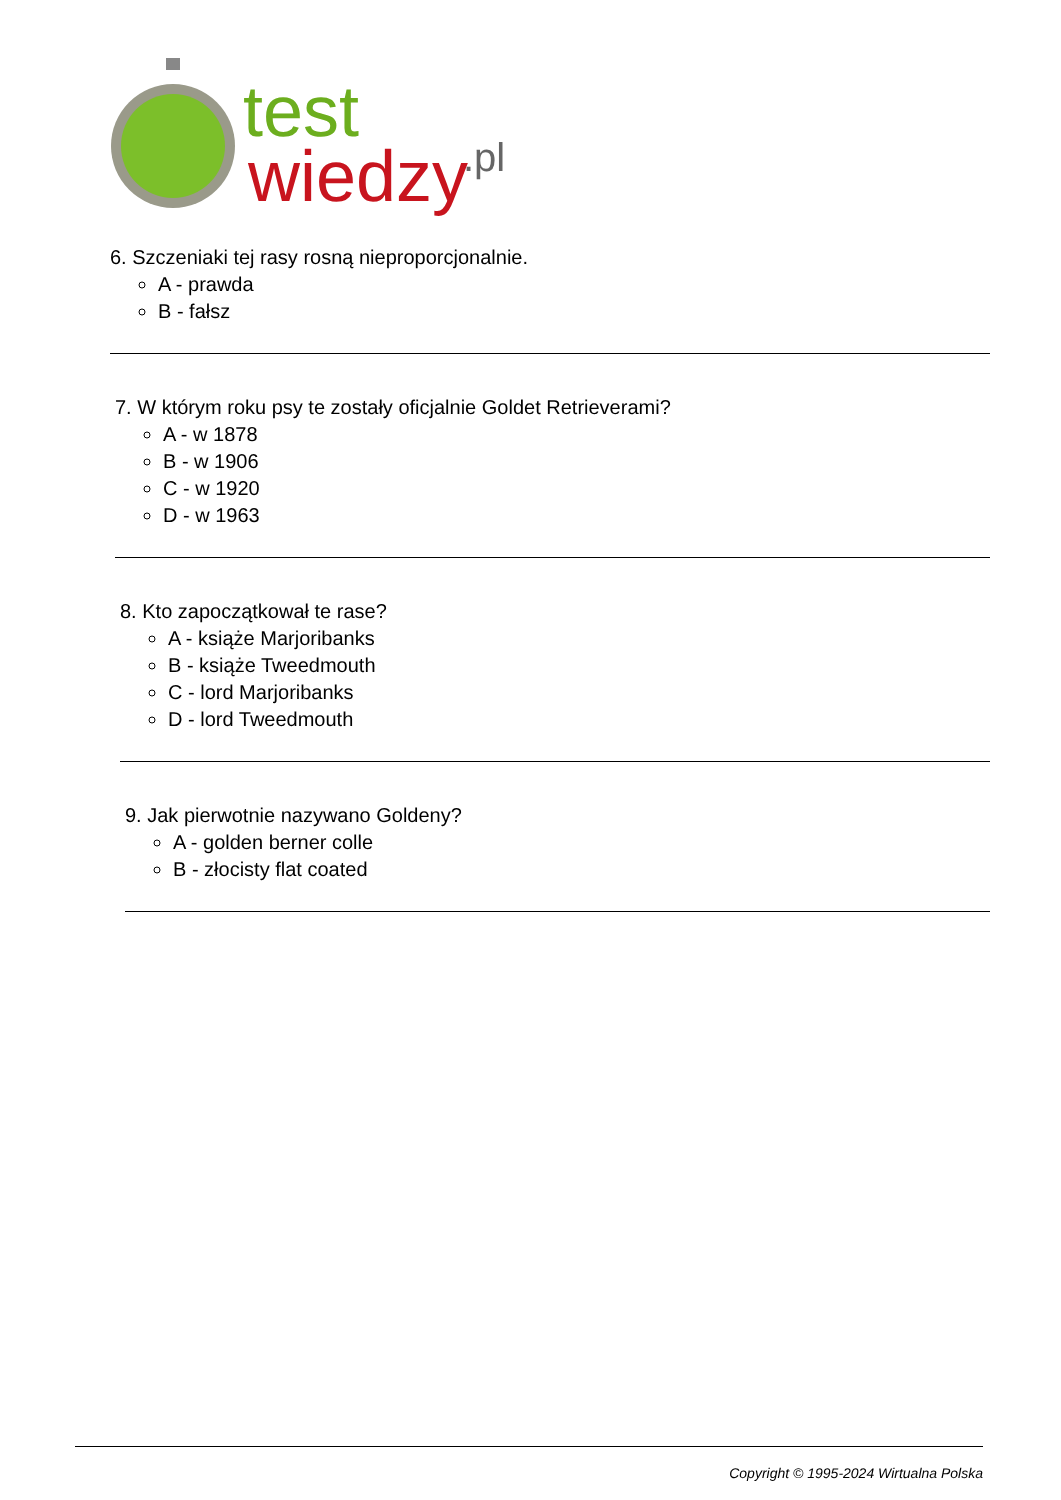test
wiedzy
.pl
6. Szczeniaki tej rasy rosną nieproporcjonalnie.
A - prawda
B - fałsz
7. W którym roku psy te zostały oficjalnie Goldet Retrieverami?
A - w 1878
B - w 1906
C - w 1920
D - w 1963
8. Kto zapoczątkował te rase?
A - książe Marjoribanks
B - książe Tweedmouth
C - lord Marjoribanks
D - lord Tweedmouth
9. Jak pierwotnie nazywano Goldeny?
A - golden berner colle
B - złocisty flat coated
Copyright © 1995-2024 Wirtualna Polska